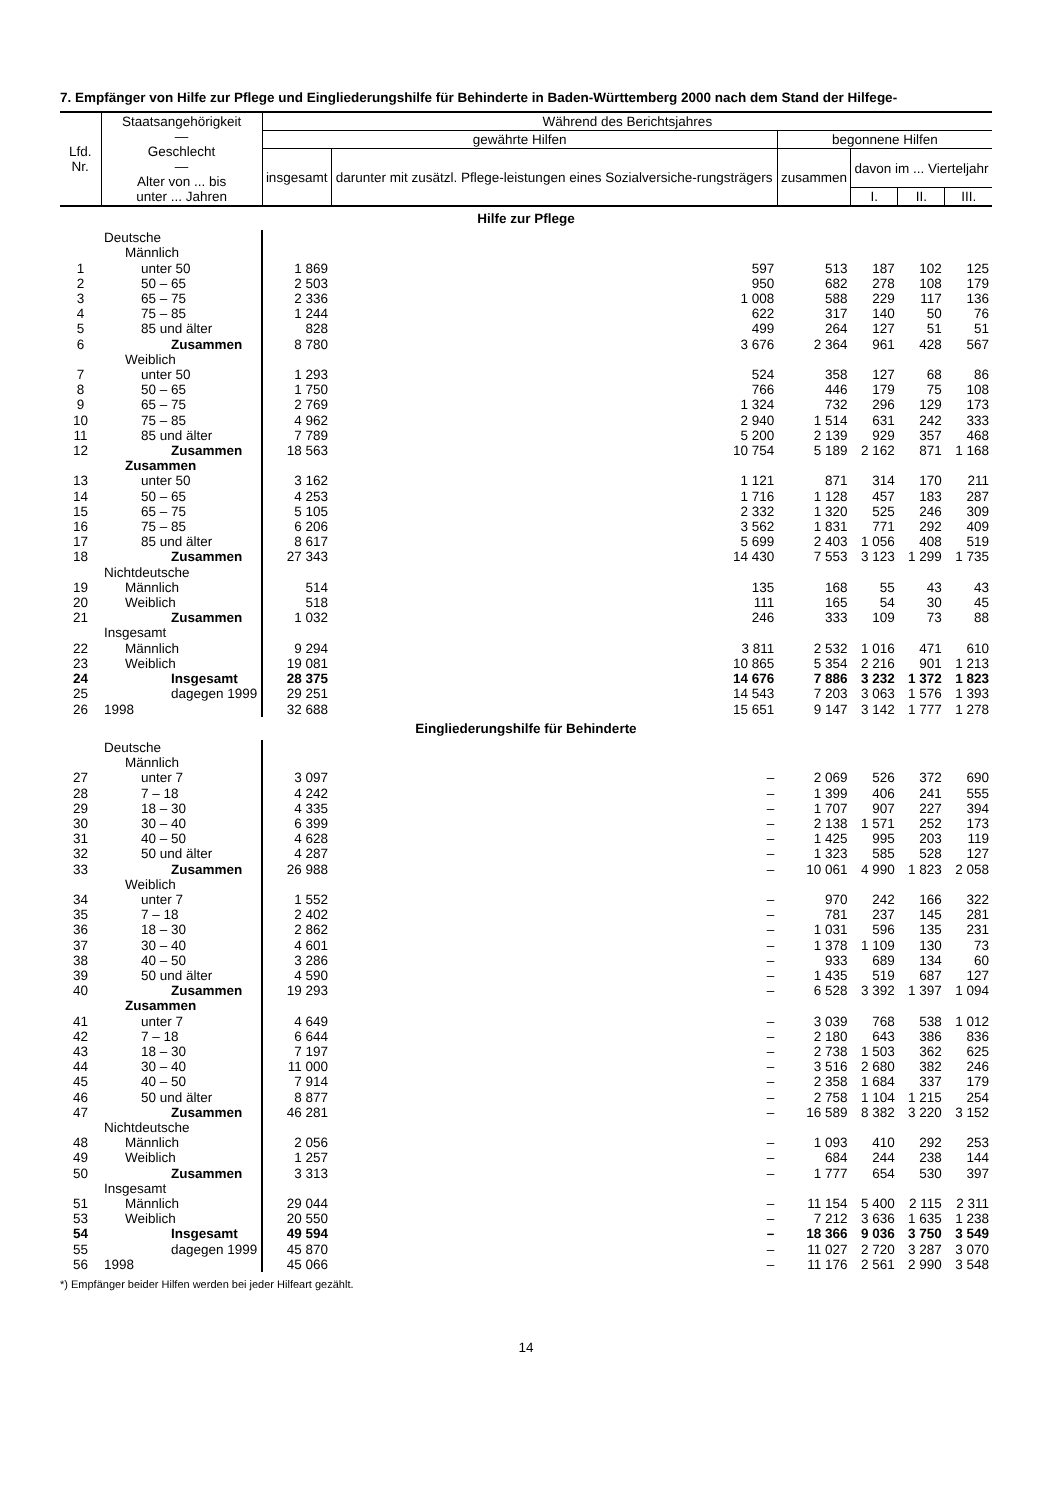7. Empfänger von Hilfe zur Pflege und Eingliederungshilfe für Behinderte in Baden-Württemberg 2000 nach dem Stand der Hilfege-
| Lfd. Nr. | Staatsangehörigkeit — Geschlecht — Alter von ... bis unter ... Jahren | Während des Berichtsjahres | | | | | |
| --- | --- | --- | --- | --- | --- | --- | --- |
| | | gewährte Hilfen | | begonnene Hilfen | | | |
| | | insgesamt | darunter mit zusätzl. Pflege-leistungen eines Sozialversiche-rungsträgers | zusammen | davon im ... Vierteljahr | | |
| | | | | | I. | II. | III. |
| Hilfe zur Pflege | | | | | | | |
| | Deutsche | | | | | | |
| | Männlich | | | | | | |
| 1 | unter 50 | 1 869 | 597 | 513 | 187 | 102 | 125 |
| 2 | 50 – 65 | 2 503 | 950 | 682 | 278 | 108 | 179 |
| 3 | 65 – 75 | 2 336 | 1 008 | 588 | 229 | 117 | 136 |
| 4 | 75 – 85 | 1 244 | 622 | 317 | 140 | 50 | 76 |
| 5 | 85 und älter | 828 | 499 | 264 | 127 | 51 | 51 |
| 6 | Zusammen | 8 780 | 3 676 | 2 364 | 961 | 428 | 567 |
| | Weiblich | | | | | | |
| 7 | unter 50 | 1 293 | 524 | 358 | 127 | 68 | 86 |
| 8 | 50 – 65 | 1 750 | 766 | 446 | 179 | 75 | 108 |
| 9 | 65 – 75 | 2 769 | 1 324 | 732 | 296 | 129 | 173 |
| 10 | 75 – 85 | 4 962 | 2 940 | 1 514 | 631 | 242 | 333 |
| 11 | 85 und älter | 7 789 | 5 200 | 2 139 | 929 | 357 | 468 |
| 12 | Zusammen | 18 563 | 10 754 | 5 189 | 2 162 | 871 | 1 168 |
| | Zusammen | | | | | | |
| 13 | unter 50 | 3 162 | 1 121 | 871 | 314 | 170 | 211 |
| 14 | 50 – 65 | 4 253 | 1 716 | 1 128 | 457 | 183 | 287 |
| 15 | 65 – 75 | 5 105 | 2 332 | 1 320 | 525 | 246 | 309 |
| 16 | 75 – 85 | 6 206 | 3 562 | 1 831 | 771 | 292 | 409 |
| 17 | 85 und älter | 8 617 | 5 699 | 2 403 | 1 056 | 408 | 519 |
| 18 | Zusammen | 27 343 | 14 430 | 7 553 | 3 123 | 1 299 | 1 735 |
| | Nichtdeutsche | | | | | | |
| 19 | Männlich | 514 | 135 | 168 | 55 | 43 | 43 |
| 20 | Weiblich | 518 | 111 | 165 | 54 | 30 | 45 |
| 21 | Zusammen | 1 032 | 246 | 333 | 109 | 73 | 88 |
| | Insgesamt | | | | | | |
| 22 | Männlich | 9 294 | 3 811 | 2 532 | 1 016 | 471 | 610 |
| 23 | Weiblich | 19 081 | 10 865 | 5 354 | 2 216 | 901 | 1 213 |
| 24 | Insgesamt | 28 375 | 14 676 | 7 886 | 3 232 | 1 372 | 1 823 |
| 25 | dagegen 1999 | 29 251 | 14 543 | 7 203 | 3 063 | 1 576 | 1 393 |
| 26 | 1998 | 32 688 | 15 651 | 9 147 | 3 142 | 1 777 | 1 278 |
| Eingliederungshilfe für Behinderte | | | | | | | |
| | Deutsche | | | | | | |
| | Männlich | | | | | | |
| 27 | unter 7 | 3 097 | – | 2 069 | 526 | 372 | 690 |
| 28 | 7 – 18 | 4 242 | – | 1 399 | 406 | 241 | 555 |
| 29 | 18 – 30 | 4 335 | – | 1 707 | 907 | 227 | 394 |
| 30 | 30 – 40 | 6 399 | – | 2 138 | 1 571 | 252 | 173 |
| 31 | 40 – 50 | 4 628 | – | 1 425 | 995 | 203 | 119 |
| 32 | 50 und älter | 4 287 | – | 1 323 | 585 | 528 | 127 |
| 33 | Zusammen | 26 988 | – | 10 061 | 4 990 | 1 823 | 2 058 |
| | Weiblich | | | | | | |
| 34 | unter 7 | 1 552 | – | 970 | 242 | 166 | 322 |
| 35 | 7 – 18 | 2 402 | – | 781 | 237 | 145 | 281 |
| 36 | 18 – 30 | 2 862 | – | 1 031 | 596 | 135 | 231 |
| 37 | 30 – 40 | 4 601 | – | 1 378 | 1 109 | 130 | 73 |
| 38 | 40 – 50 | 3 286 | – | 933 | 689 | 134 | 60 |
| 39 | 50 und älter | 4 590 | – | 1 435 | 519 | 687 | 127 |
| 40 | Zusammen | 19 293 | – | 6 528 | 3 392 | 1 397 | 1 094 |
| | Zusammen | | | | | | |
| 41 | unter 7 | 4 649 | – | 3 039 | 768 | 538 | 1 012 |
| 42 | 7 – 18 | 6 644 | – | 2 180 | 643 | 386 | 836 |
| 43 | 18 – 30 | 7 197 | – | 2 738 | 1 503 | 362 | 625 |
| 44 | 30 – 40 | 11 000 | – | 3 516 | 2 680 | 382 | 246 |
| 45 | 40 – 50 | 7 914 | – | 2 358 | 1 684 | 337 | 179 |
| 46 | 50 und älter | 8 877 | – | 2 758 | 1 104 | 1 215 | 254 |
| 47 | Zusammen | 46 281 | – | 16 589 | 8 382 | 3 220 | 3 152 |
| | Nichtdeutsche | | | | | | |
| 48 | Männlich | 2 056 | – | 1 093 | 410 | 292 | 253 |
| 49 | Weiblich | 1 257 | – | 684 | 244 | 238 | 144 |
| 50 | Zusammen | 3 313 | – | 1 777 | 654 | 530 | 397 |
| | Insgesamt | | | | | | |
| 51 | Männlich | 29 044 | – | 11 154 | 5 400 | 2 115 | 2 311 |
| 53 | Weiblich | 20 550 | – | 7 212 | 3 636 | 1 635 | 1 238 |
| 54 | Insgesamt | 49 594 | – | 18 366 | 9 036 | 3 750 | 3 549 |
| 55 | dagegen 1999 | 45 870 | – | 11 027 | 2 720 | 3 287 | 3 070 |
| 56 | 1998 | 45 066 | – | 11 176 | 2 561 | 2 990 | 3 548 |
*) Empfänger beider Hilfen werden bei jeder Hilfeart gezählt.
14